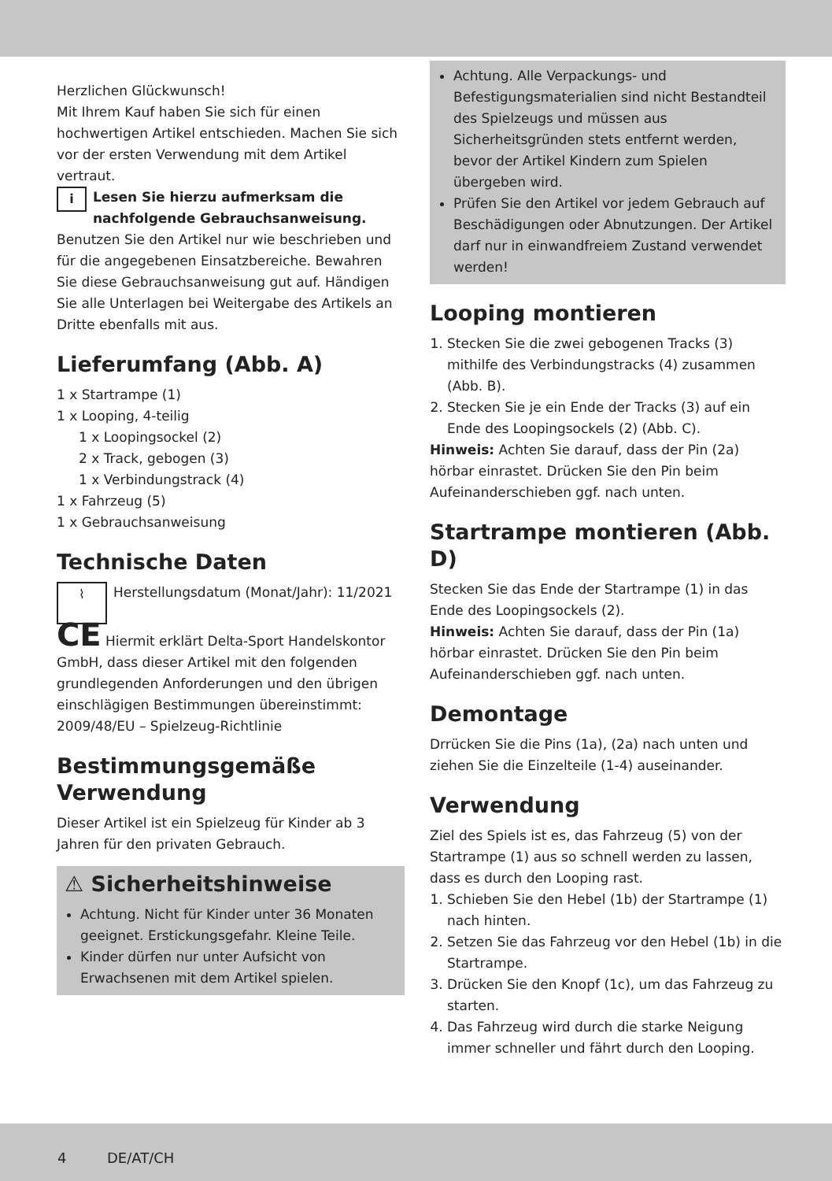Herzlichen Glückwunsch!
Mit Ihrem Kauf haben Sie sich für einen hochwertigen Artikel entschieden. Machen Sie sich vor der ersten Verwendung mit dem Artikel vertraut.
i Lesen Sie hierzu aufmerksam die nachfolgende Gebrauchsanweisung.
Benutzen Sie den Artikel nur wie beschrieben und für die angegebenen Einsatzbereiche. Bewahren Sie diese Gebrauchsanweisung gut auf. Händigen Sie alle Unterlagen bei Weitergabe des Artikels an Dritte ebenfalls mit aus.
Lieferumfang (Abb. A)
1 x Startrampe (1)
1 x Looping, 4-teilig
1 x Loopingsockel (2)
2 x Track, gebogen (3)
1 x Verbindungstrack (4)
1 x Fahrzeug (5)
1 x Gebrauchsanweisung
Technische Daten
⌇ Herstellungsdatum (Monat/Jahr): 11/2021
CE Hiermit erklärt Delta-Sport Handelskontor GmbH, dass dieser Artikel mit den folgenden grundlegenden Anforderungen und den übrigen einschlägigen Bestimmungen übereinstimmt:
2009/48/EU – Spielzeug-Richtlinie
Bestimmungsgemäße Verwendung
Dieser Artikel ist ein Spielzeug für Kinder ab 3 Jahren für den privaten Gebrauch.
⚠ Sicherheitshinweise
Achtung. Nicht für Kinder unter 36 Monaten geeignet. Erstickungsgefahr. Kleine Teile.
Kinder dürfen nur unter Aufsicht von Erwachsenen mit dem Artikel spielen.
Achtung. Alle Verpackungs- und Befestigungsmaterialien sind nicht Bestandteil des Spielzeugs und müssen aus Sicherheitsgründen stets entfernt werden, bevor der Artikel Kindern zum Spielen übergeben wird.
Prüfen Sie den Artikel vor jedem Gebrauch auf Beschädigungen oder Abnutzungen. Der Artikel darf nur in einwandfreiem Zustand verwendet werden!
Looping montieren
1. Stecken Sie die zwei gebogenen Tracks (3) mithilfe des Verbindungstracks (4) zusammen (Abb. B).
2. Stecken Sie je ein Ende der Tracks (3) auf ein Ende des Loopingsockels (2) (Abb. C).
Hinweis: Achten Sie darauf, dass der Pin (2a) hörbar einrastet. Drücken Sie den Pin beim Aufeinanderschieben ggf. nach unten.
Startrampe montieren (Abb. D)
Stecken Sie das Ende der Startrampe (1) in das Ende des Loopingsockels (2).
Hinweis: Achten Sie darauf, dass der Pin (1a) hörbar einrastet. Drücken Sie den Pin beim Aufeinanderschieben ggf. nach unten.
Demontage
Drrücken Sie die Pins (1a), (2a) nach unten und ziehen Sie die Einzelteile (1-4) auseinander.
Verwendung
Ziel des Spiels ist es, das Fahrzeug (5) von der Startrampe (1) aus so schnell werden zu lassen, dass es durch den Looping rast.
1. Schieben Sie den Hebel (1b) der Startrampe (1) nach hinten.
2. Setzen Sie das Fahrzeug vor den Hebel (1b) in die Startrampe.
3. Drücken Sie den Knopf (1c), um das Fahrzeug zu starten.
4. Das Fahrzeug wird durch die starke Neigung immer schneller und fährt durch den Looping.
4 DE/AT/CH